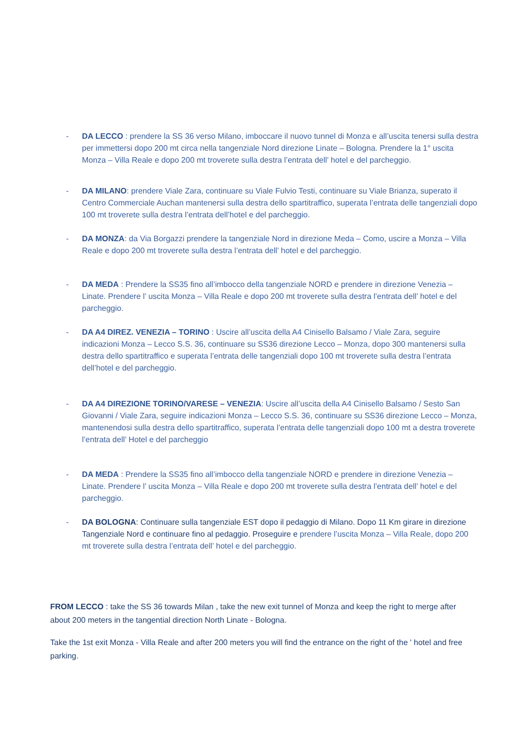- DA LECCO : prendere la SS 36 verso Milano, imboccare il nuovo tunnel di Monza e all’uscita tenersi sulla destra per immettersi dopo 200 mt circa nella tangenziale Nord direzione Linate – Bologna. Prendere la 1° uscita Monza – Villa Reale e dopo 200 mt troverete sulla destra l’entrata dell’ hotel e del parcheggio.
- DA MILANO: prendere Viale Zara, continuare su Viale Fulvio Testi, continuare su Viale Brianza, superato il Centro Commerciale Auchan mantenersi sulla destra dello spartitraffico, superata l’entrata delle tangenziali dopo 100 mt troverete sulla destra l’entrata dell’hotel e del parcheggio.
- DA MONZA: da Via Borgazzi prendere la tangenziale Nord in direzione Meda – Como, uscire a Monza – Villa Reale e dopo 200 mt troverete sulla destra l’entrata dell’ hotel e del parcheggio.
- DA MEDA : Prendere la SS35 fino all’imbocco della tangenziale NORD e prendere in direzione Venezia – Linate. Prendere l’ uscita Monza – Villa Reale e dopo 200 mt troverete sulla destra l’entrata dell’ hotel e del parcheggio.
- DA A4 DIREZ. VENEZIA – TORINO : Uscire all’uscita della A4 Cinisello Balsamo / Viale Zara, seguire indicazioni Monza – Lecco S.S. 36, continuare su SS36 direzione Lecco – Monza, dopo 300 mantenersi sulla destra dello spartitraffico e superata l’entrata delle tangenziali dopo 100 mt troverete sulla destra l’entrata dell’hotel e del parcheggio.
- DA A4 DIREZIONE TORINO/VARESE – VENEZIA: Uscire all’uscita della A4 Cinisello Balsamo / Sesto San Giovanni / Viale Zara, seguire indicazioni Monza – Lecco S.S. 36, continuare su SS36 direzione Lecco – Monza, mantenendosi sulla destra dello spartitraffico, superata l’entrata delle tangenziali dopo 100 mt a destra troverete l’entrata dell’ Hotel e del parcheggio
- DA MEDA : Prendere la SS35 fino all’imbocco della tangenziale NORD e prendere in direzione Venezia – Linate. Prendere l’ uscita Monza – Villa Reale e dopo 200 mt troverete sulla destra l’entrata dell’ hotel e del parcheggio.
- DA BOLOGNA: Continuare sulla tangenziale EST dopo il pedaggio di Milano. Dopo 11 Km girare in direzione Tangenziale Nord e continuare fino al pedaggio. Proseguire e prendere l’uscita Monza – Villa Reale, dopo 200 mt troverete sulla destra l’entrata dell’ hotel e del parcheggio.
FROM LECCO : take the SS 36 towards Milan , take the new exit tunnel of Monza and keep the right to merge after about 200 meters in the tangential direction North Linate - Bologna.
Take the 1st exit Monza - Villa Reale and after 200 meters you will find the entrance on the right of the ' hotel and free parking.